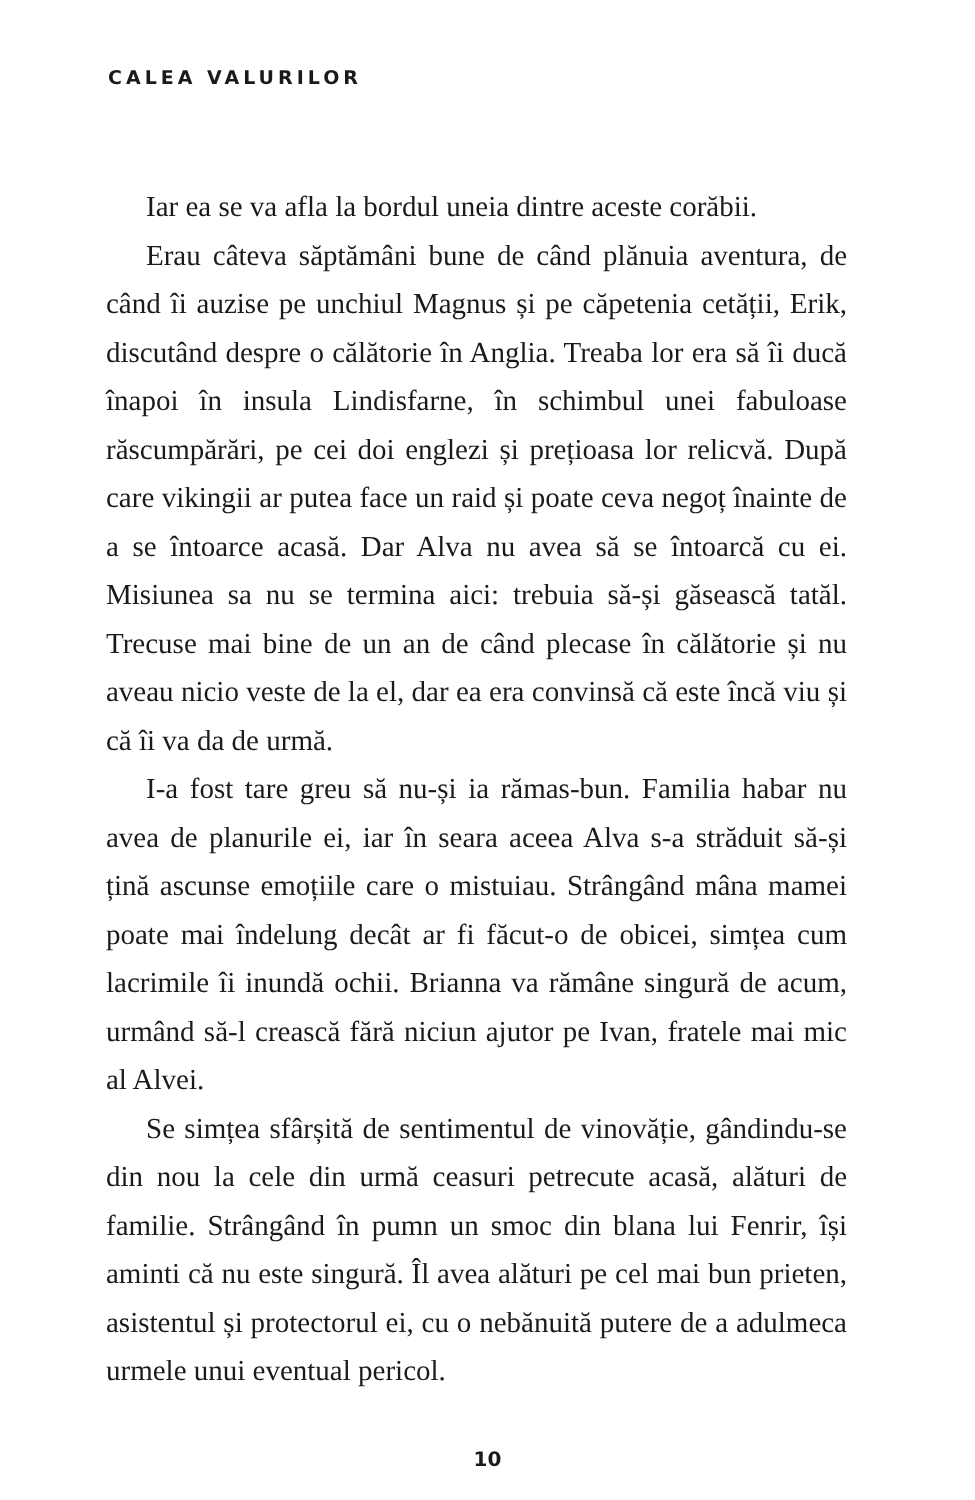CALEA VALURILOR
Iar ea se va afla la bordul uneia dintre aceste corăbii.
Erau câteva săptămâni bune de când plănuia aventura, de când îi auzise pe unchiul Magnus și pe căpetenia cetății, Erik, discutând despre o călătorie în Anglia. Treaba lor era să îi ducă înapoi în insula Lindisfarne, în schimbul unei fabuloase răscumpărări, pe cei doi englezi și prețioasa lor relicvă. După care vikingii ar putea face un raid și poate ceva negoț înainte de a se întoarce acasă. Dar Alva nu avea să se întoarcă cu ei. Misiunea sa nu se termina aici: trebuia să-și găsească tatăl. Trecuse mai bine de un an de când plecase în călătorie și nu aveau nicio veste de la el, dar ea era convinsă că este încă viu și că îi va da de urmă.
I-a fost tare greu să nu-și ia rămas-bun. Familia habar nu avea de planurile ei, iar în seara aceea Alva s-a străduit să-și țină ascunse emoțiile care o mistuiau. Strângând mâna mamei poate mai îndelung decât ar fi făcut-o de obicei, simțea cum lacrimile îi inundă ochii. Brianna va rămâne singură de acum, urmând să-l crească fără niciun ajutor pe Ivan, fratele mai mic al Alvei.
Se simțea sfârșită de sentimentul de vinovăție, gândindu-se din nou la cele din urmă ceasuri petrecute acasă, alături de familie. Strângând în pumn un smoc din blana lui Fenrir, își aminti că nu este singură. Îl avea alături pe cel mai bun prieten, asistentul și protectorul ei, cu o nebănuită putere de a adulmeca urmele unui eventual pericol.
10